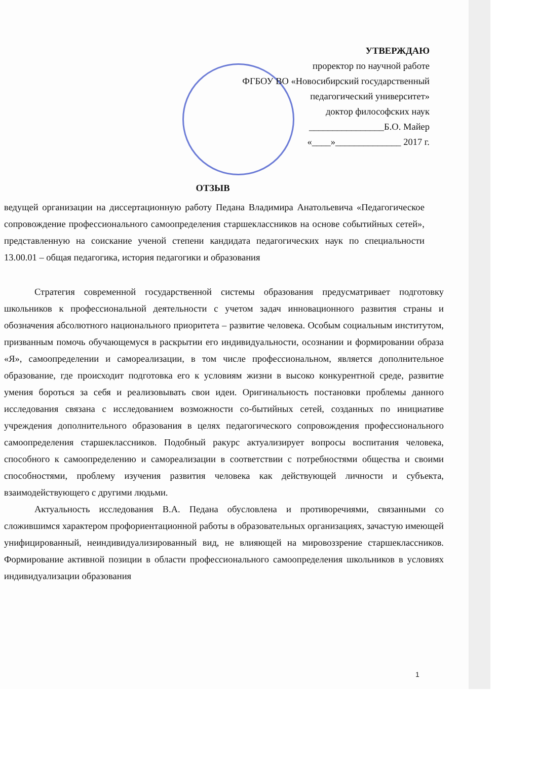УТВЕРЖДАЮ
проректор по научной работе
ФГБОУ ВО «Новосибирский государственный
педагогический университет»
доктор философских наук
________________Б.О. Майер
«____»______________ 2017 г.
ОТЗЫВ
ведущей организации на диссертационную работу Педана Владимира Анатольевича «Педагогическое сопровождение профессионального самоопределения старшеклассников на основе событийных сетей», представленную на соискание ученой степени кандидата педагогических наук по специальности 13.00.01 – общая педагогика, история педагогики и образования
Стратегия современной государственной системы образования предусматривает подготовку школьников к профессиональной деятельности с учетом задач инновационного развития страны и обозначения абсолютного национального приоритета – развитие человека. Особым социальным институтом, призванным помочь обучающемуся в раскрытии его индивидуальности, осознании и формировании образа «Я», самоопределении и самореализации, в том числе профессиональном, является дополнительное образование, где происходит подготовка его к условиям жизни в высоко конкурентной среде, развитие умения бороться за себя и реализовывать свои идеи. Оригинальность постановки проблемы данного исследования связана с исследованием возможности со-бытийных сетей, созданных по инициативе учреждения дополнительного образования в целях педагогического сопровождения профессионального самоопределения старшеклассников. Подобный ракурс актуализирует вопросы воспитания человека, способного к самоопределению и самореализации в соответствии с потребностями общества и своими способностями, проблему изучения развития человека как действующей личности и субъекта, взаимодействующего с другими людьми.
Актуальность исследования В.А. Педана обусловлена и противоречиями, связанными со сложившимся характером профориентационной работы в образовательных организациях, зачастую имеющей унифицированный, неиндивидуализированный вид, не влияющей на мировоззрение старшеклассников. Формирование активной позиции в области профессионального самоопределения школьников в условиях индивидуализации образования
1